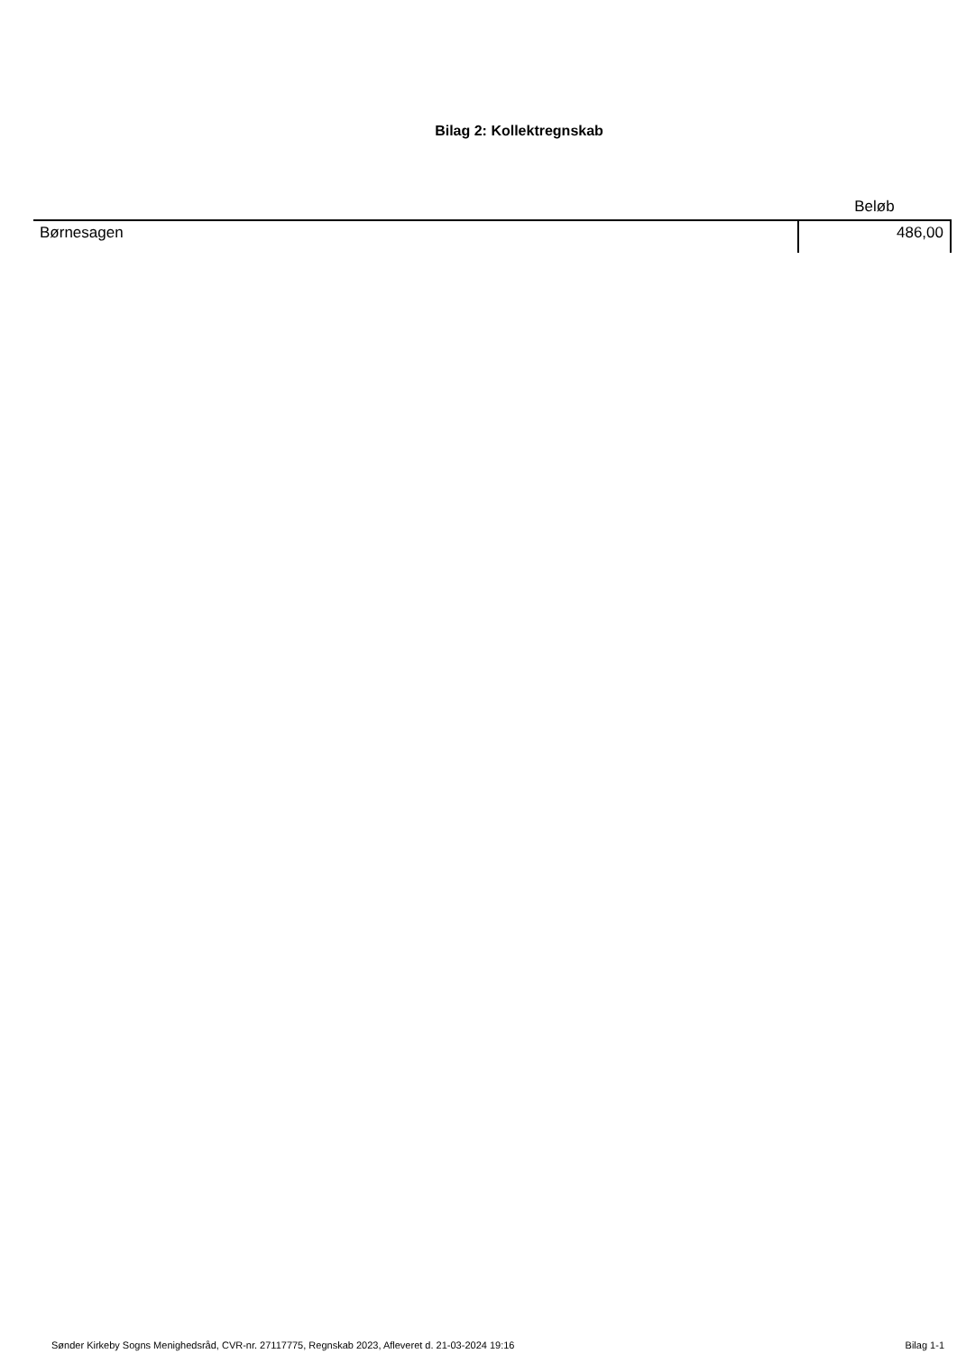Bilag 2: Kollektregnskab
| | Beløb |
| --- | --- |
| Børnesagen | 486,00 |
Sønder Kirkeby Sogns Menighedsråd, CVR-nr. 27117775, Regnskab 2023, Afleveret d. 21-03-2024 19:16 Bilag 1-1